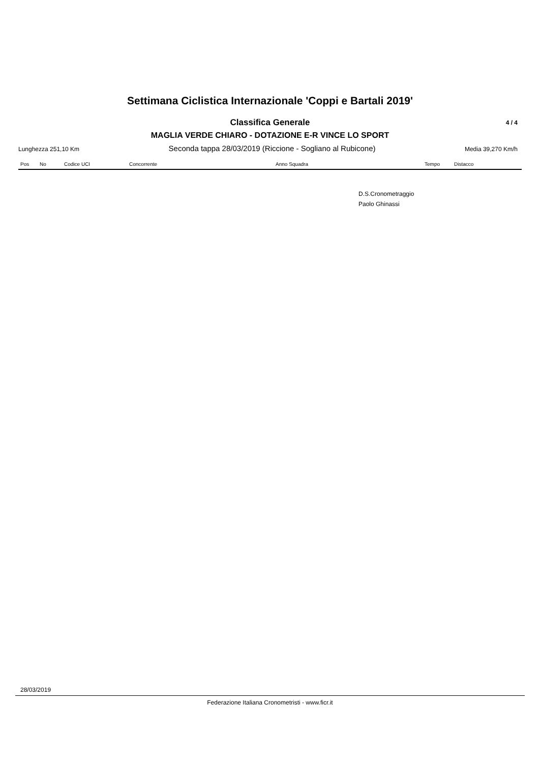Settimana Ciclistica Internazionale 'Coppi e Bartali 2019'
Classifica Generale 4 / 4
MAGLIA VERDE CHIARO - DOTAZIONE E-R VINCE LO SPORT
Lunghezza 251,10 Km Seconda tappa 28/03/2019 (Riccione - Sogliano al Rubicone) Media 39,270 Km/h
| Pos | No | Codice UCI | Concorrente | Anno Squadra | Tempo | Distacco |
| --- | --- | --- | --- | --- | --- | --- |
D.S.Cronometraggio
Paolo Ghinassi
28/03/2019
Federazione Italiana Cronometristi - www.ficr.it